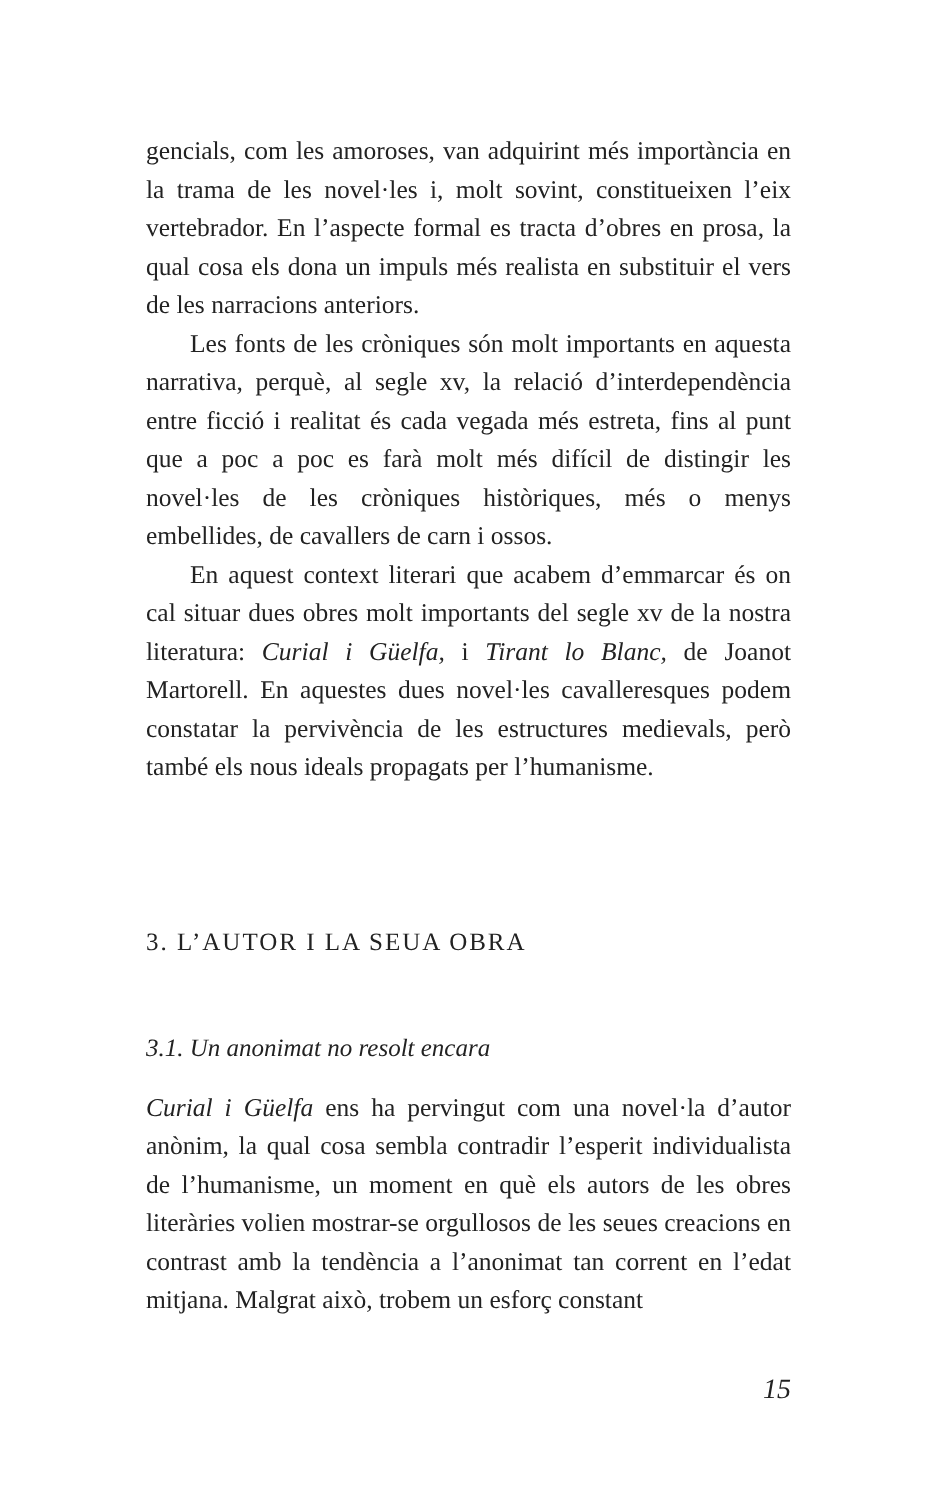gencials, com les amoroses, van adquirint més importància en la trama de les novel·les i, molt sovint, constitueixen l’eix vertebrador. En l’aspecte formal es tracta d’obres en prosa, la qual cosa els dona un impuls més realista en substituir el vers de les narracions anteriors.
Les fonts de les cròniques són molt importants en aquesta narrativa, perquè, al segle xv, la relació d’interdependència entre ficció i realitat és cada vegada més estreta, fins al punt que a poc a poc es farà molt més difícil de distingir les novel·les de les cròniques històriques, més o menys embellides, de cavallers de carn i ossos.
En aquest context literari que acabem d’emmarcar és on cal situar dues obres molt importants del segle xv de la nostra literatura: Curial i Güelfa, i Tirant lo Blanc, de Joanot Martorell. En aquestes dues novel·les cavalleresques podem constatar la pervivència de les estructures medievals, però també els nous ideals propagats per l’humanisme.
3. L’AUTOR I LA SEUA OBRA
3.1. Un anonimat no resolt encara
Curial i Güelfa ens ha pervingut com una novel·la d’autor anònim, la qual cosa sembla contradir l’esperit individualista de l’humanisme, un moment en què els autors de les obres literàries volien mostrar-se orgullosos de les seues creacions en contrast amb la tendència a l’anonimat tan corrent en l’edat mitjana. Malgrat això, trobem un esforç constant
15